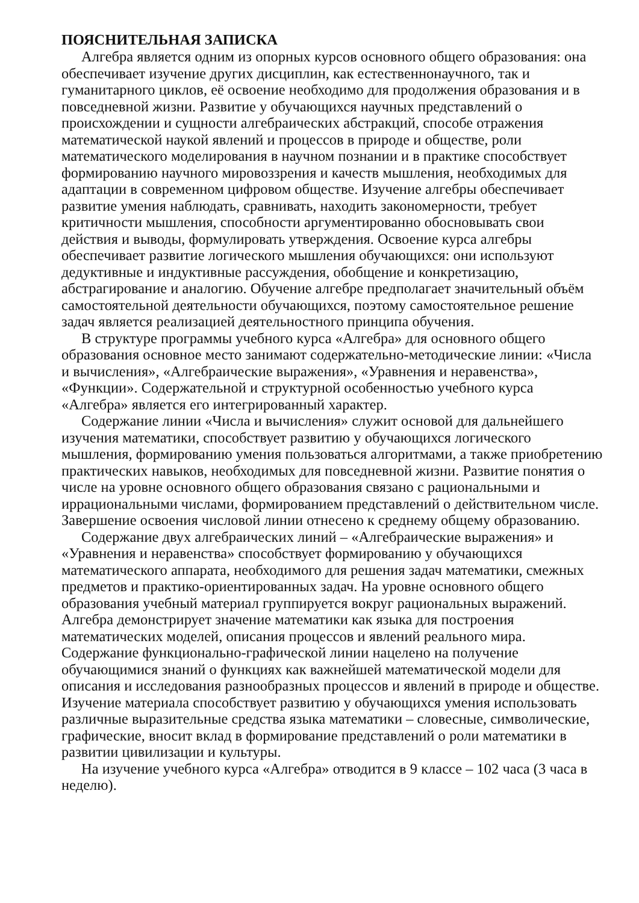ПОЯСНИТЕЛЬНАЯ ЗАПИСКА
Алгебра является одним из опорных курсов основного общего образования: она обеспечивает изучение других дисциплин, как естественнонаучного, так и гуманитарного циклов, её освоение необходимо для продолжения образования и в повседневной жизни. Развитие у обучающихся научных представлений о происхождении и сущности алгебраических абстракций, способе отражения математической наукой явлений и процессов в природе и обществе, роли математического моделирования в научном познании и в практике способствует формированию научного мировоззрения и качеств мышления, необходимых для адаптации в современном цифровом обществе. Изучение алгебры обеспечивает развитие умения наблюдать, сравнивать, находить закономерности, требует критичности мышления, способности аргументированно обосновывать свои действия и выводы, формулировать утверждения. Освоение курса алгебры обеспечивает развитие логического мышления обучающихся: они используют дедуктивные и индуктивные рассуждения, обобщение и конкретизацию, абстрагирование и аналогию. Обучение алгебре предполагает значительный объём самостоятельной деятельности обучающихся, поэтому самостоятельное решение задач является реализацией деятельностного принципа обучения.
В структуре программы учебного курса «Алгебра» для основного общего образования основное место занимают содержательно-методические линии: «Числа и вычисления», «Алгебраические выражения», «Уравнения и неравенства», «Функции». Содержательной и структурной особенностью учебного курса «Алгебра» является его интегрированный характер.
Содержание линии «Числа и вычисления» служит основой для дальнейшего изучения математики, способствует развитию у обучающихся логического мышления, формированию умения пользоваться алгоритмами, а также приобретению практических навыков, необходимых для повседневной жизни. Развитие понятия о числе на уровне основного общего образования связано с рациональными и иррациональными числами, формированием представлений о действительном числе. Завершение освоения числовой линии отнесено к среднему общему образованию.
Содержание двух алгебраических линий – «Алгебраические выражения» и «Уравнения и неравенства» способствует формированию у обучающихся математического аппарата, необходимого для решения задач математики, смежных предметов и практико-ориентированных задач. На уровне основного общего образования учебный материал группируется вокруг рациональных выражений. Алгебра демонстрирует значение математики как языка для построения математических моделей, описания процессов и явлений реального мира. Содержание функционально-графической линии нацелено на получение обучающимися знаний о функциях как важнейшей математической модели для описания и исследования разнообразных процессов и явлений в природе и обществе. Изучение материала способствует развитию у обучающихся умения использовать различные выразительные средства языка математики – словесные, символические, графические, вносит вклад в формирование представлений о роли математики в развитии цивилизации и культуры.
На изучение учебного курса «Алгебра» отводится в 9 классе – 102 часа (3 часа в неделю).